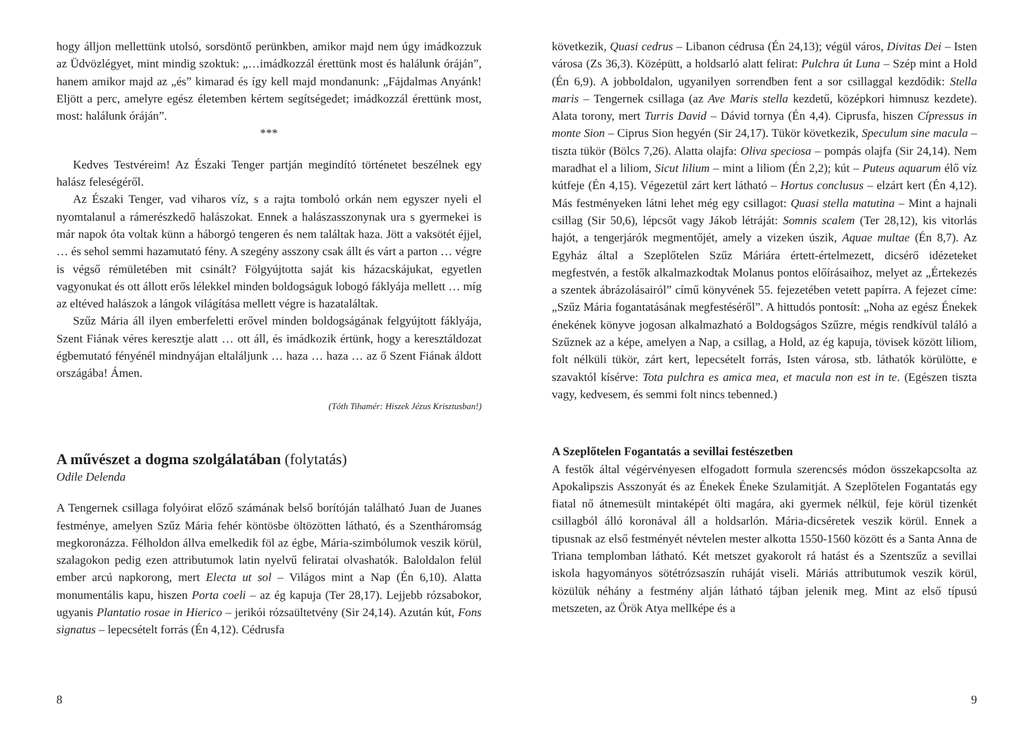hogy álljon mellettünk utolsó, sorsdöntő perünkben, amikor majd nem úgy imádkozzuk az Üdvözlégyet, mint mindig szoktuk: „…imádkozzál érettünk most és halálunk óráján”, hanem amikor majd az „és” kimarad és így kell majd mondanunk: „Fájdalmas Anyánk! Eljött a perc, amelyre egész életemben kértem segítségedet; imádkozzál érettünk most, most: halálunk óráján”.
***
Kedves Testvéreim! Az Északi Tenger partján megindító történetet beszélnek egy halász feleségéről.
Az Északi Tenger, vad viharos víz, s a rajta tomboló orkán nem egyszer nyeli el nyomtalanul a rámerészkedő halászokat. Ennek a halászasszonynak ura s gyermekei is már napok óta voltak künn a háborgó tengeren és nem találtak haza. Jött a vaksötét éjjel, … és sehol semmi hazamutató fény. A szegény asszony csak állt és várt a parton … végre is végső rémületében mit csinált? Fölgyújtotta saját kis házacskájukat, egyetlen vagyonukat és ott állott erős lélekkel minden boldogságuk lobogó fáklyája mellett … míg az eltéved halászok a lángok világítása mellett végre is hazataláltak.
Szűz Mária áll ilyen emberfeletti erővel minden boldogságának felgyújtott fáklyája, Szent Fiának véres keresztje alatt … ott áll, és imádkozik értünk, hogy a keresztáldozat égbemutató fényénél mindnyájan eltaláljunk … haza … haza … az ő Szent Fiának áldott országába! Ámen.
(Tóth Tihamér: Hiszek Jézus Krisztusban!)
A művészet a dogma szolgálatában (folytatás)
Odile Delenda
A Tengernek csillaga folyóirat előző számának belső borítóján található Juan de Juanes festménye, amelyen Szűz Mária fehér köntösbe öltözötten látható, és a Szentháromság megkoronázza. Félholdon állva emelkedik föl az égbe, Mária-szimbólumok veszik körül, szalagokon pedig ezen attributumok latin nyelvű feliratai olvashatók. Baloldalon felül ember arcú napkorong, mert Electa ut sol – Világos mint a Nap (Én 6,10). Alatta monumentális kapu, hiszen Porta coeli – az ég kapuja (Ter 28,17). Lejjebb rózsabokor, ugyanis Plantatio rosae in Hierico – jerikói rózsaültetvény (Sir 24,14). Azután kút, Fons signatus – lepecsételt forrás (Én 4,12). Cédrusfa
8
következik, Quasi cedrus – Libanon cédrusa (Én 24,13); végül város, Divitas Dei – Isten városa (Zs 36,3). Középütt, a holdsarló alatt felirat: Pulchra út Luna – Szép mint a Hold (Én 6,9). A jobboldalon, ugyanilyen sorrendben fent a sor csillaggal kezdődik: Stella maris – Tengernek csillaga (az Ave Maris stella kezdetű, középkori himnusz kezdete). Alata torony, mert Turris David – Dávid tornya (Én 4,4). Ciprusfa, hiszen Cípressus in monte Sion – Ciprus Sion hegyén (Sir 24,17). Tükör következik, Speculum sine macula – tiszta tükör (Bölcs 7,26). Alatta olajfa: Oliva speciosa – pompás olajfa (Sir 24,14). Nem maradhat el a liliom, Sicut lilium – mint a liliom (Én 2,2); kút – Puteus aquarum élő víz kútfeje (Én 4,15). Végezetül zárt kert látható – Hortus conclusus – elzárt kert (Én 4,12). Más festményeken látni lehet még egy csillagot: Quasi stella matutina – Mint a hajnali csillag (Sir 50,6), lépcsőt vagy Jákob létráját: Somnis scalem (Ter 28,12), kis vitorlás hajót, a tengerjárók megmentőjét, amely a vizeken úszik, Aquae multae (Én 8,7). Az Egyház által a Szeplőtelen Szűz Máriára értett-értelmezett, dicsérő idézeteket megfestvén, a festők alkalmazkodtak Molanus pontos előírásaihoz, melyet az „Értekezés a szentek ábrázolásairól” című könyvének 55. fejezetében vetett papírra. A fejezet címe: „Szűz Mária fogantatásának megfestéséről”. A hittudós pontosít: „Noha az egész Énekek énekének könyve jogosan alkalmazható a Boldogságos Szűzre, mégis rendkívül találó a Szűznek az a képe, amelyen a Nap, a csillag, a Hold, az ég kapuja, tövisek között liliom, folt nélküli tükör, zárt kert, lepecsételt forrás, Isten városa, stb. láthatók körülötte, e szavaktól kísérve: Tota pulchra es amica mea, et macula non est in te. (Egészen tiszta vagy, kedvesem, és semmi folt nincs tebenned.)
A Szeplőtelen Fogantatás a sevillai festészetben
A festők által végérvényesen elfogadott formula szerencsés módon összekapcsolta az Apokalipszis Asszonyát és az Énekek Éneke Szulamitját. A Szeplőtelen Fogantatás egy fiatal nő átnemesült mintaképét ölti magára, aki gyermek nélkül, feje körül tizenkét csillagból álló koronával áll a holdsarlón. Mária-dicséretek veszik körül. Ennek a tipusnak az első festményét névtelen mester alkotta 1550-1560 között és a Santa Anna de Triana templomban látható. Két metszet gyakorolt rá hatást és a Szentszűz a sevillai iskola hagyományos sötétrózsaszín ruháját viseli. Máriás attributumok veszik körül, közülük néhány a festmény alján látható tájban jelenik meg. Mint az első típusú metszeten, az Örök Atya mellképe és a
9